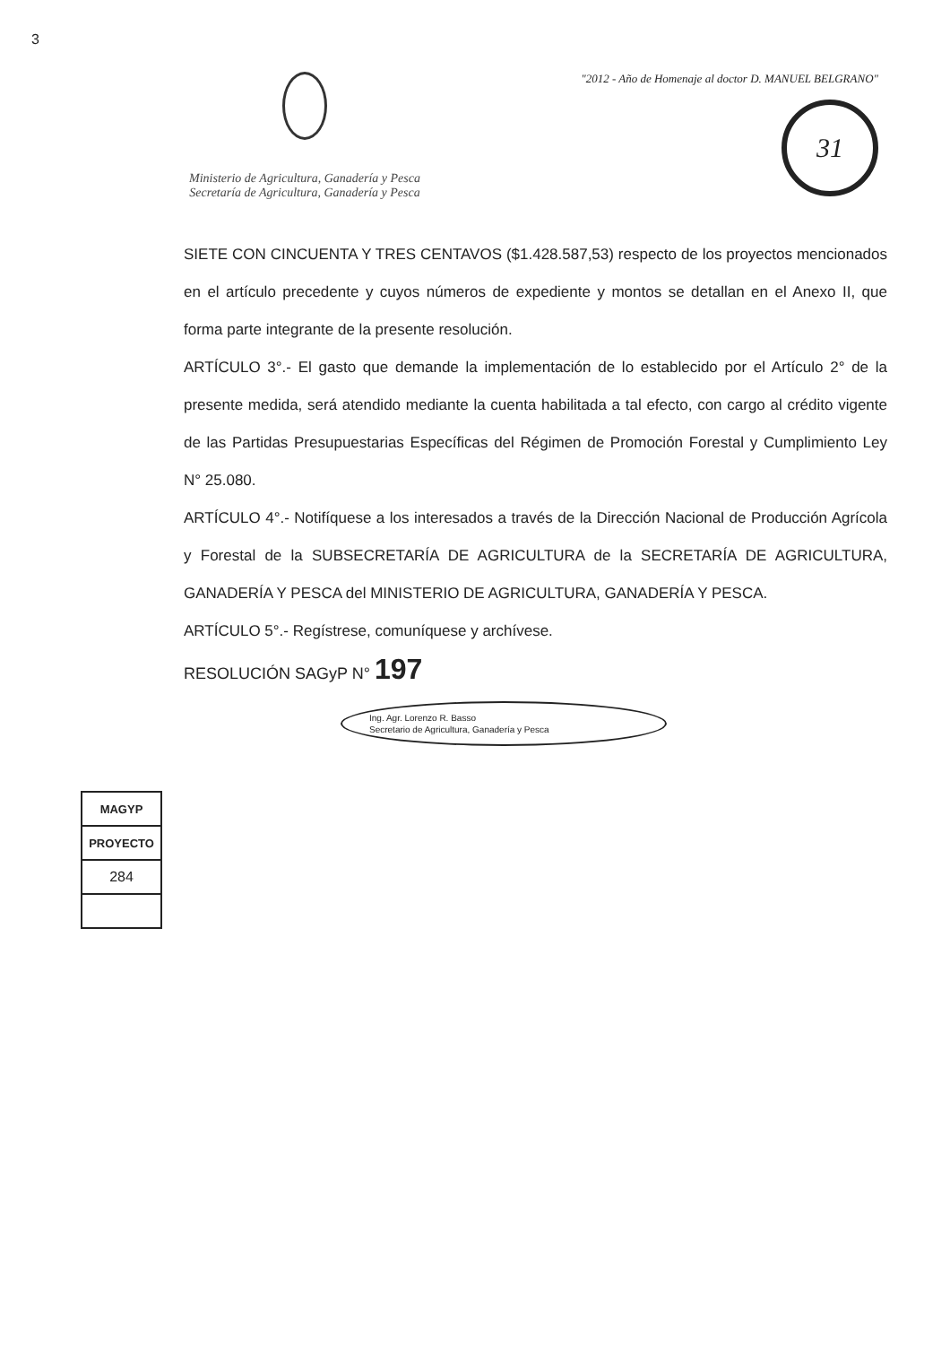3
Ministerio de Agricultura, Ganadería y Pesca
Secretaría de Agricultura, Ganadería y Pesca
"2012 - Año de Homenaje al doctor D. MANUEL BELGRANO"
31
SIETE CON CINCUENTA Y TRES CENTAVOS ($1.428.587,53) respecto de los proyectos mencionados en el artículo precedente y cuyos números de expediente y montos se detallan en el Anexo II, que forma parte integrante de la presente resolución.
ARTÍCULO 3°.- El gasto que demande la implementación de lo establecido por el Artículo 2° de la presente medida, será atendido mediante la cuenta habilitada a tal efecto, con cargo al crédito vigente de las Partidas Presupuestarias Específicas del Régimen de Promoción Forestal y Cumplimiento Ley N° 25.080.
ARTÍCULO 4°.- Notifíquese a los interesados a través de la Dirección Nacional de Producción Agrícola y Forestal de la SUBSECRETARÍA DE AGRICULTURA de la SECRETARÍA DE AGRICULTURA, GANADERÍA Y PESCA del MINISTERIO DE AGRICULTURA, GANADERÍA Y PESCA.
ARTÍCULO 5°.- Regístrese, comuníquese y archívese.
RESOLUCIÓN SAGyP N° 197
Ing. Agr. Lorenzo R. Basso
Secretario de Agricultura, Ganadería y Pesca
| MAGYP |
| PROYECTO |
| 284 |